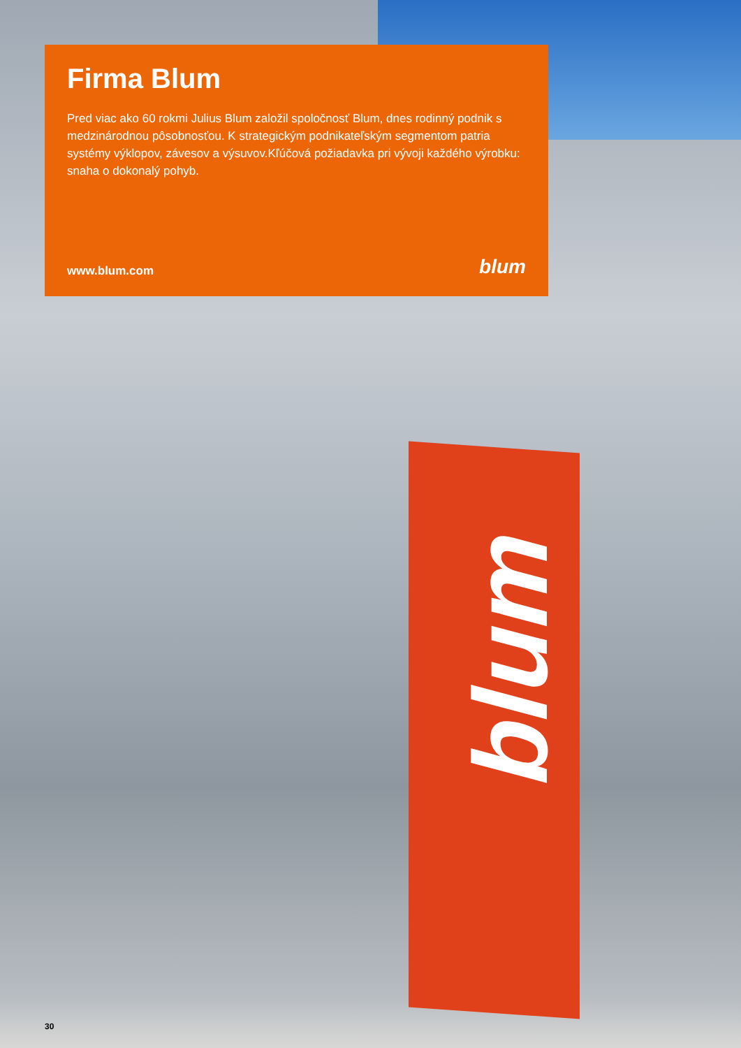blum
Firma Blum
Pred viac ako 60 rokmi Julius Blum založil spoločnosť Blum, dnes rodinný podnik s medzinárodnou pôsobnosťou. K strategickým podnikateľským segmentom patria systémy výklopov, závesov a výsuvov.Kľúčová požiadavka pri vývoji každého výrobku: snaha o dokonalý pohyb.
www.blum.com blum
30